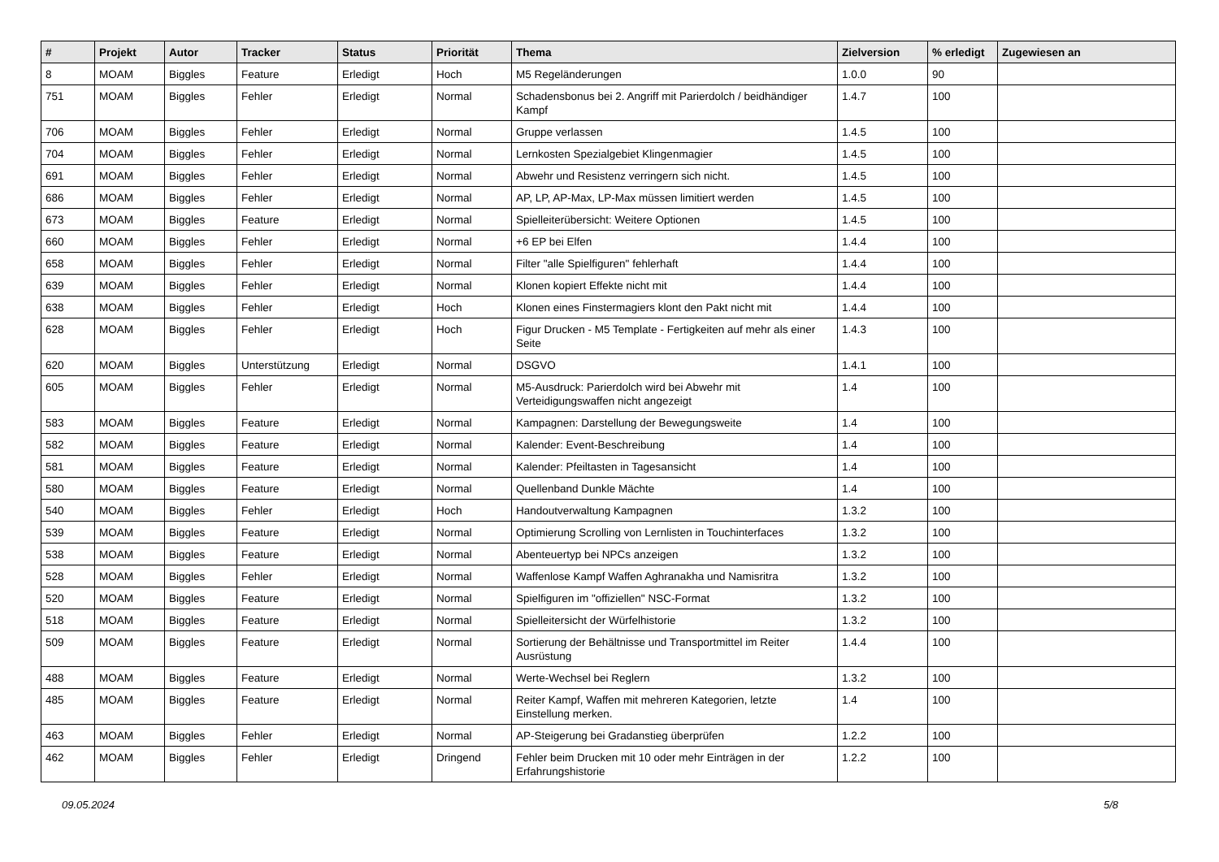| # | Projekt | Autor | Tracker | Status | Priorität | Thema | Zielversion | % erledigt | Zugewiesen an |
| --- | --- | --- | --- | --- | --- | --- | --- | --- | --- |
| 8 | MOAM | Biggles | Feature | Erledigt | Hoch | M5 Regeländerungen | 1.0.0 | 90 | |
| 751 | MOAM | Biggles | Fehler | Erledigt | Normal | Schadensbonus bei 2. Angriff mit Parierdolch / beidhändiger Kampf | 1.4.7 | 100 | |
| 706 | MOAM | Biggles | Fehler | Erledigt | Normal | Gruppe verlassen | 1.4.5 | 100 | |
| 704 | MOAM | Biggles | Fehler | Erledigt | Normal | Lernkosten Spezialgebiet Klingenmagier | 1.4.5 | 100 | |
| 691 | MOAM | Biggles | Fehler | Erledigt | Normal | Abwehr und Resistenz verringern sich nicht. | 1.4.5 | 100 | |
| 686 | MOAM | Biggles | Fehler | Erledigt | Normal | AP, LP, AP-Max, LP-Max müssen limitiert werden | 1.4.5 | 100 | |
| 673 | MOAM | Biggles | Feature | Erledigt | Normal | Spielleiterübersicht: Weitere Optionen | 1.4.5 | 100 | |
| 660 | MOAM | Biggles | Fehler | Erledigt | Normal | +6 EP bei Elfen | 1.4.4 | 100 | |
| 658 | MOAM | Biggles | Fehler | Erledigt | Normal | Filter "alle Spielfiguren" fehlerhaft | 1.4.4 | 100 | |
| 639 | MOAM | Biggles | Fehler | Erledigt | Normal | Klonen kopiert Effekte nicht mit | 1.4.4 | 100 | |
| 638 | MOAM | Biggles | Fehler | Erledigt | Hoch | Klonen eines Finstermagiers klont den Pakt nicht mit | 1.4.4 | 100 | |
| 628 | MOAM | Biggles | Fehler | Erledigt | Hoch | Figur Drucken - M5 Template - Fertigkeiten auf mehr als einer Seite | 1.4.3 | 100 | |
| 620 | MOAM | Biggles | Unterstützung | Erledigt | Normal | DSGVO | 1.4.1 | 100 | |
| 605 | MOAM | Biggles | Fehler | Erledigt | Normal | M5-Ausdruck: Parierdolch wird bei Abwehr mit Verteidigungswaffen nicht angezeigt | 1.4 | 100 | |
| 583 | MOAM | Biggles | Feature | Erledigt | Normal | Kampagnen: Darstellung der Bewegungsweite | 1.4 | 100 | |
| 582 | MOAM | Biggles | Feature | Erledigt | Normal | Kalender: Event-Beschreibung | 1.4 | 100 | |
| 581 | MOAM | Biggles | Feature | Erledigt | Normal | Kalender: Pfeiltasten in Tagesansicht | 1.4 | 100 | |
| 580 | MOAM | Biggles | Feature | Erledigt | Normal | Quellenband Dunkle Mächte | 1.4 | 100 | |
| 540 | MOAM | Biggles | Fehler | Erledigt | Hoch | Handoutverwaltung Kampagnen | 1.3.2 | 100 | |
| 539 | MOAM | Biggles | Feature | Erledigt | Normal | Optimierung Scrolling von Lernlisten in Touchinterfaces | 1.3.2 | 100 | |
| 538 | MOAM | Biggles | Feature | Erledigt | Normal | Abenteuertyp bei NPCs anzeigen | 1.3.2 | 100 | |
| 528 | MOAM | Biggles | Fehler | Erledigt | Normal | Waffenlose Kampf Waffen Aghranakha und Namisritra | 1.3.2 | 100 | |
| 520 | MOAM | Biggles | Feature | Erledigt | Normal | Spielfiguren im "offiziellen" NSC-Format | 1.3.2 | 100 | |
| 518 | MOAM | Biggles | Feature | Erledigt | Normal | Spielleitersicht der Würfelhistorie | 1.3.2 | 100 | |
| 509 | MOAM | Biggles | Feature | Erledigt | Normal | Sortierung der Behältnisse und Transportmittel im Reiter Ausrüstung | 1.4.4 | 100 | |
| 488 | MOAM | Biggles | Feature | Erledigt | Normal | Werte-Wechsel bei Reglern | 1.3.2 | 100 | |
| 485 | MOAM | Biggles | Feature | Erledigt | Normal | Reiter Kampf, Waffen mit mehreren Kategorien, letzte Einstellung merken. | 1.4 | 100 | |
| 463 | MOAM | Biggles | Fehler | Erledigt | Normal | AP-Steigerung bei Gradanstieg überprüfen | 1.2.2 | 100 | |
| 462 | MOAM | Biggles | Fehler | Erledigt | Dringend | Fehler beim Drucken mit 10 oder mehr Einträgen in der Erfahrungshistorie | 1.2.2 | 100 | |
09.05.2024 5/8